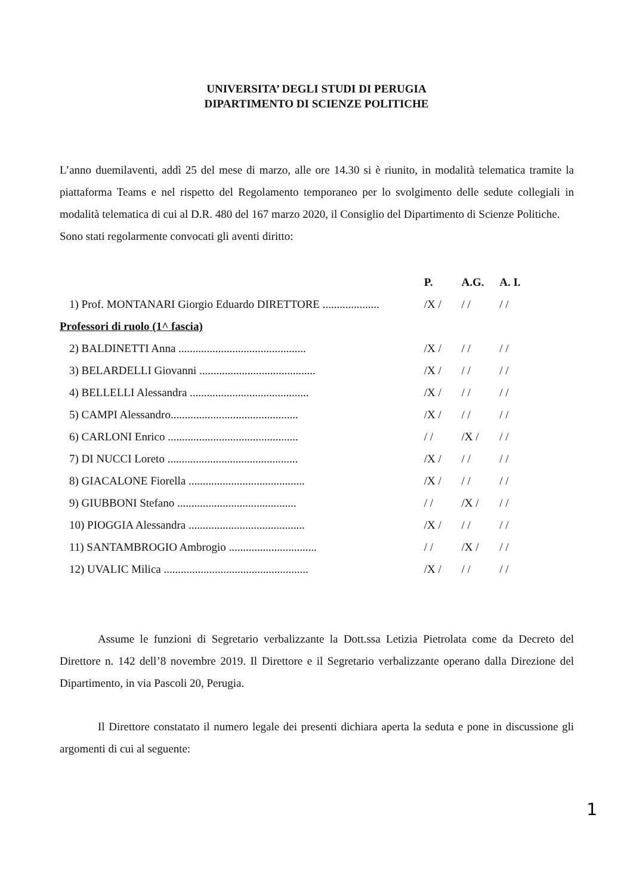UNIVERSITA’ DEGLI STUDI DI PERUGIA
DIPARTIMENTO DI SCIENZE POLITICHE
L’anno duemilaventi, addì 25 del mese di marzo, alle ore 14.30 si è riunito, in modalità telematica tramite la piattaforma Teams e nel rispetto del Regolamento temporaneo per lo svolgimento delle sedute collegiali in modalità telematica di cui al D.R. 480 del 167 marzo 2020, il Consiglio del Dipartimento di Scienze Politiche.
Sono stati regolarmente convocati gli aventi diritto:
| | P. | A.G. | A. I. |
| --- | --- | --- | --- |
| 1) Prof. MONTANARI Giorgio Eduardo DIRETTORE .................... | /X / | / / | / / |
| Professori di ruolo (1^ fascia) | | | |
| 2) BALDINETTI Anna ............................................. | /X / | / / | / / |
| 3) BELARDELLI Giovanni ......................................... | /X / | / / | / / |
| 4) BELLELLI Alessandra .......................................... | /X / | / / | / / |
| 5) CAMPI Alessandro............................................. | /X / | / / | / / |
| 6) CARLONI Enrico .............................................. | / / | /X / | / / |
| 7) DI NUCCI Loreto .............................................. | /X / | / / | / / |
| 8) GIACALONE Fiorella ......................................... | /X / | / / | / / |
| 9) GIUBBONI Stefano .......................................... | / / | /X / | / / |
| 10) PIOGGIA Alessandra ......................................... | /X / | / / | / / |
| 11) SANTAMBROGIO Ambrogio ............................... | / / | /X / | / / |
| 12) UVALIC Milica ................................................... | /X / | / / | / / |
Assume le funzioni di Segretario verbalizzante la Dott.ssa Letizia Pietrolata come da Decreto del Direttore n. 142 dell’8 novembre 2019. Il Direttore e il Segretario verbalizzante operano dalla Direzione del Dipartimento, in via Pascoli 20, Perugia.
Il Direttore constatato il numero legale dei presenti dichiara aperta la seduta e pone in discussione gli argomenti di cui al seguente:
1